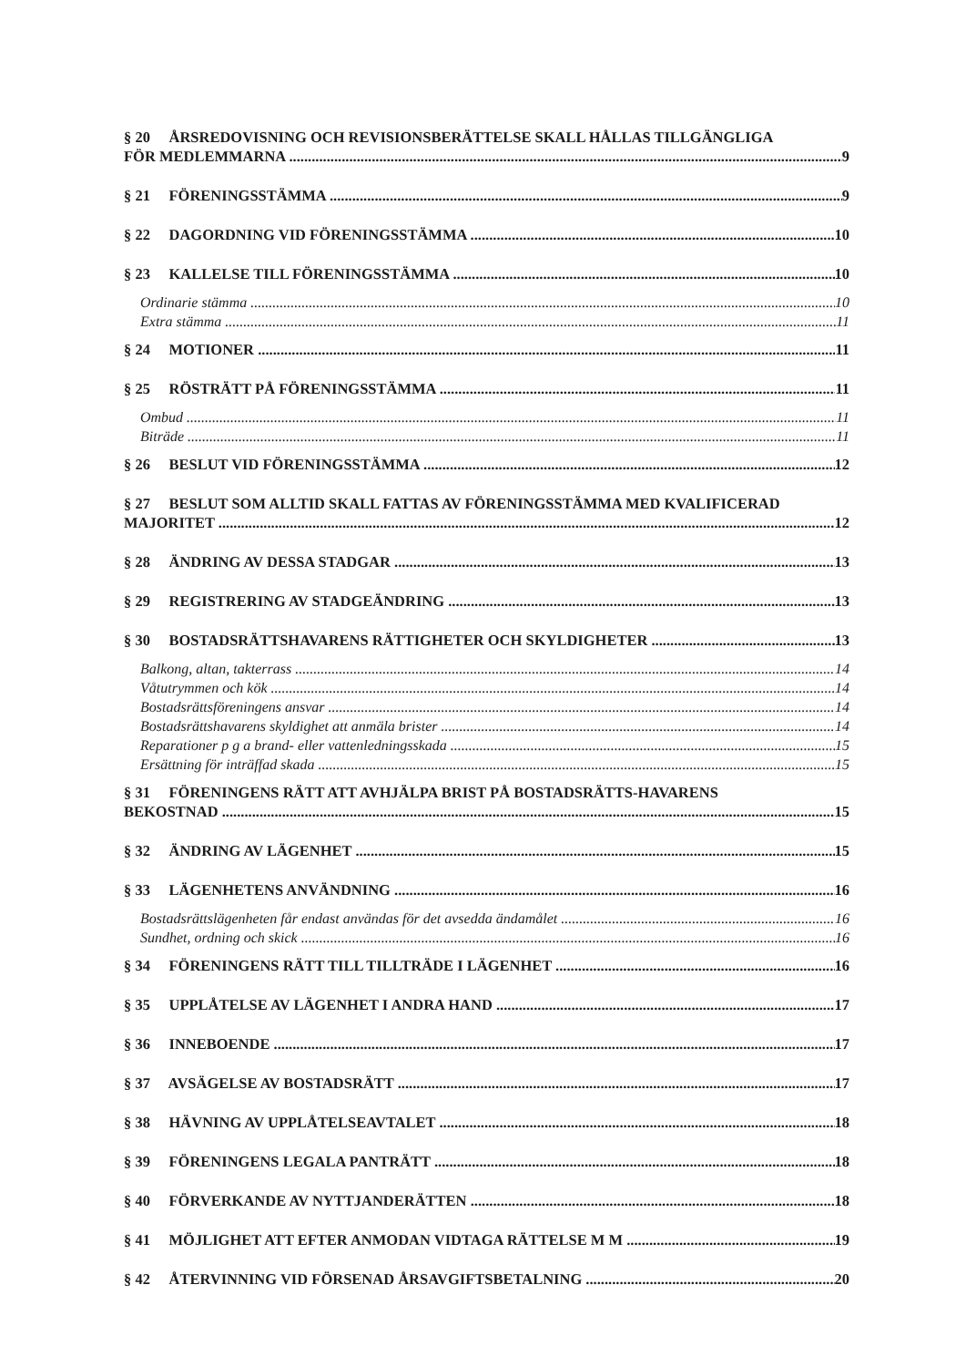§ 20 ÅRSREDOVISNING OCH REVISIONSBERÄTTELSE SKALL HÅLLAS TILLGÄNGLIGA
FÖR MEDLEMMARNA 9
§ 21 FÖRENINGSSTÄMMA 9
§ 22 DAGORDNING VID FÖRENINGSSTÄMMA 10
§ 23 KALLELSE TILL FÖRENINGSSTÄMMA 10
Ordinarie stämma 10
Extra stämma 11
§ 24 MOTIONER 11
§ 25 RÖSTRÄTT PÅ FÖRENINGSSTÄMMA 11
Ombud 11
Biträde 11
§ 26 BESLUT VID FÖRENINGSSTÄMMA 12
§ 27 BESLUT SOM ALLTID SKALL FATTAS AV FÖRENINGSSTÄMMA MED KVALIFICERAD
MAJORITET 12
§ 28 ÄNDRING AV DESSA STADGAR 13
§ 29 REGISTRERING AV STADGEÄNDRING 13
§ 30 BOSTADSRÄTTSHAVARENS RÄTTIGHETER OCH SKYLDIGHETER 13
Balkong, altan, takterrass 14
Våtutrymmen och kök 14
Bostadsrättsföreningens ansvar 14
Bostadsrättshavarens skyldighet att anmäla brister 14
Reparationer p g a brand- eller vattenledningsskada 15
Ersättning för inträffad skada 15
§ 31 FÖRENINGENS RÄTT ATT AVHJÄLPA BRIST PÅ BOSTADSRÄTTS-HAVARENS
BEKOSTNAD 15
§ 32 ÄNDRING AV LÄGENHET 15
§ 33 LÄGENHETENS ANVÄNDNING 16
Bostadsrättslägenheten får endast användas för det avsedda ändamålet 16
Sundhet, ordning och skick 16
§ 34 FÖRENINGENS RÄTT TILL TILLTRÄDE I LÄGENHET 16
§ 35 UPPLÅTELSE AV LÄGENHET I ANDRA HAND 17
§ 36 INNEBOENDE 17
§ 37 AVSÄGELSE AV BOSTADSRÄTT 17
§ 38 HÄVNING AV UPPLÅTELSEAVTALET 18
§ 39 FÖRENINGENS LEGALA PANTRÄTT 18
§ 40 FÖRVERKANDE AV NYTTJANDERÄTTEN 18
§ 41 MÖJLIGHET ATT EFTER ANMODAN VIDTAGA RÄTTELSE M M 19
§ 42 ÅTERVINNING VID FÖRSENAD ÅRSAVGIFTSBETALNING 20